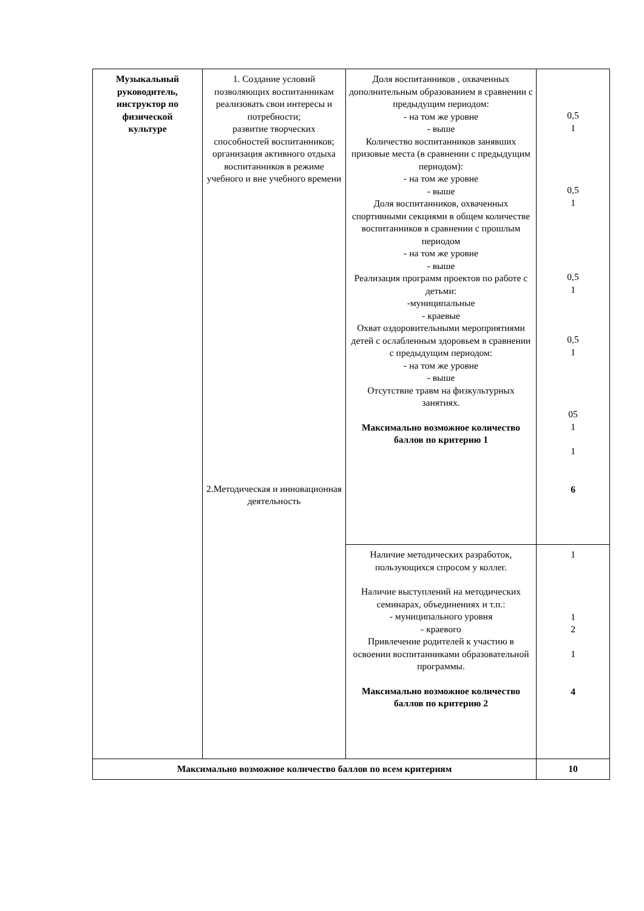| Музыкальный руководитель, инструктор по физической культуре | 1. Создание условий позволяющих воспитанникам реализовать свои интересы и потребности; развитие творческих способностей воспитанников; организация активного отдыха воспитанников в режиме учебного и вне учебного времени 2.Методическая и инновационная деятельность | Доля воспитанников , охваченных дополнительным образованием в сравнении с предыдущим периодом: - на том же уровне - выше Количество воспитанников занявших призовые места (в сравнении с предыдущим периодом): - на том же уровне - выше Доля воспитанников, охваченных спортивными секциями в общем количестве воспитанников в сравнении с прошлым периодом - на том же уровне - выше Реализация программ проектов по работе с детьми: -муниципальные - краевые Охват оздоровительными мероприятиями детей с ослабленным здоровьем в сравнении с предыдущим периодом: - на том же уровне - выше Отсутствие травм на физкультурных занятиях. Максимально возможное количество баллов по критерию 1 | 0,5 1 0,5 1 0,5 1 0,5 1 05 1 1 6 |
| | | Наличие методических разработок, пользующихся спросом у коллег. Наличие выступлений на методических семинарах, объединениях и т.п.: - муниципального уровня - краевого Привлечение родителей к участию в освоении воспитанниками образовательной программы. Максимально возможное количество баллов по критерию 2 | 1 1 2 1 4 |
| Максимально возможное количество баллов по всем критериям | | | 10 |